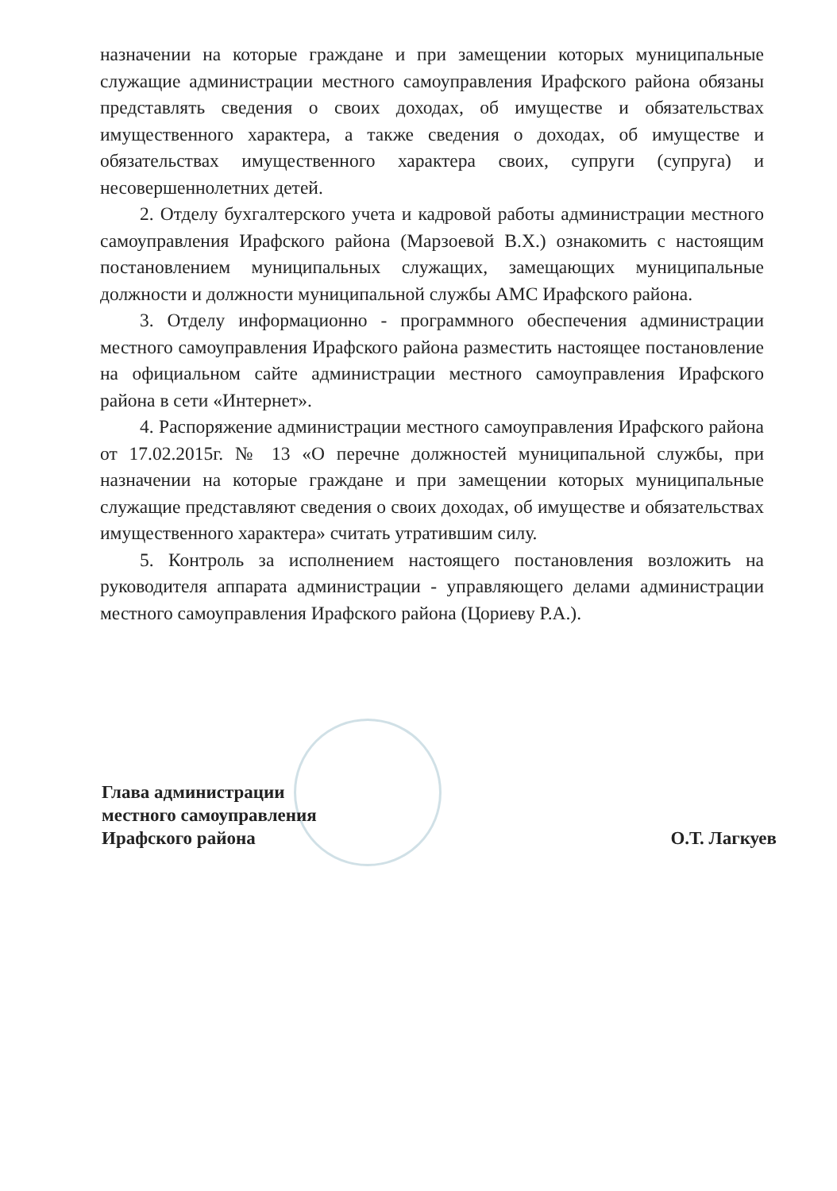назначении на которые граждане и при замещении которых муниципальные служащие администрации местного самоуправления Ирафского района обязаны представлять сведения о своих доходах, об имуществе и обязательствах имущественного характера, а также сведения о доходах, об имуществе и обязательствах имущественного характера своих, супруги (супруга) и несовершеннолетних детей.
2. Отделу бухгалтерского учета и кадровой работы администрации местного самоуправления Ирафского района (Марзоевой В.Х.) ознакомить с настоящим постановлением муниципальных служащих, замещающих муниципальные должности и должности муниципальной службы АМС Ирафского района.
3. Отделу информационно - программного обеспечения администрации местного самоуправления Ирафского района разместить настоящее постановление на официальном сайте администрации местного самоуправления Ирафского района в сети «Интернет».
4. Распоряжение администрации местного самоуправления Ирафского района от 17.02.2015г. № 13 «О перечне должностей муниципальной службы, при назначении на которые граждане и при замещении которых муниципальные служащие представляют сведения о своих доходах, об имуществе и обязательствах имущественного характера» считать утратившим силу.
5. Контроль за исполнением настоящего постановления возложить на руководителя аппарата администрации - управляющего делами администрации местного самоуправления Ирафского района (Цориеву Р.А.).
Глава администрации
местного самоуправления
Ирафского района
О.Т. Лагкуев